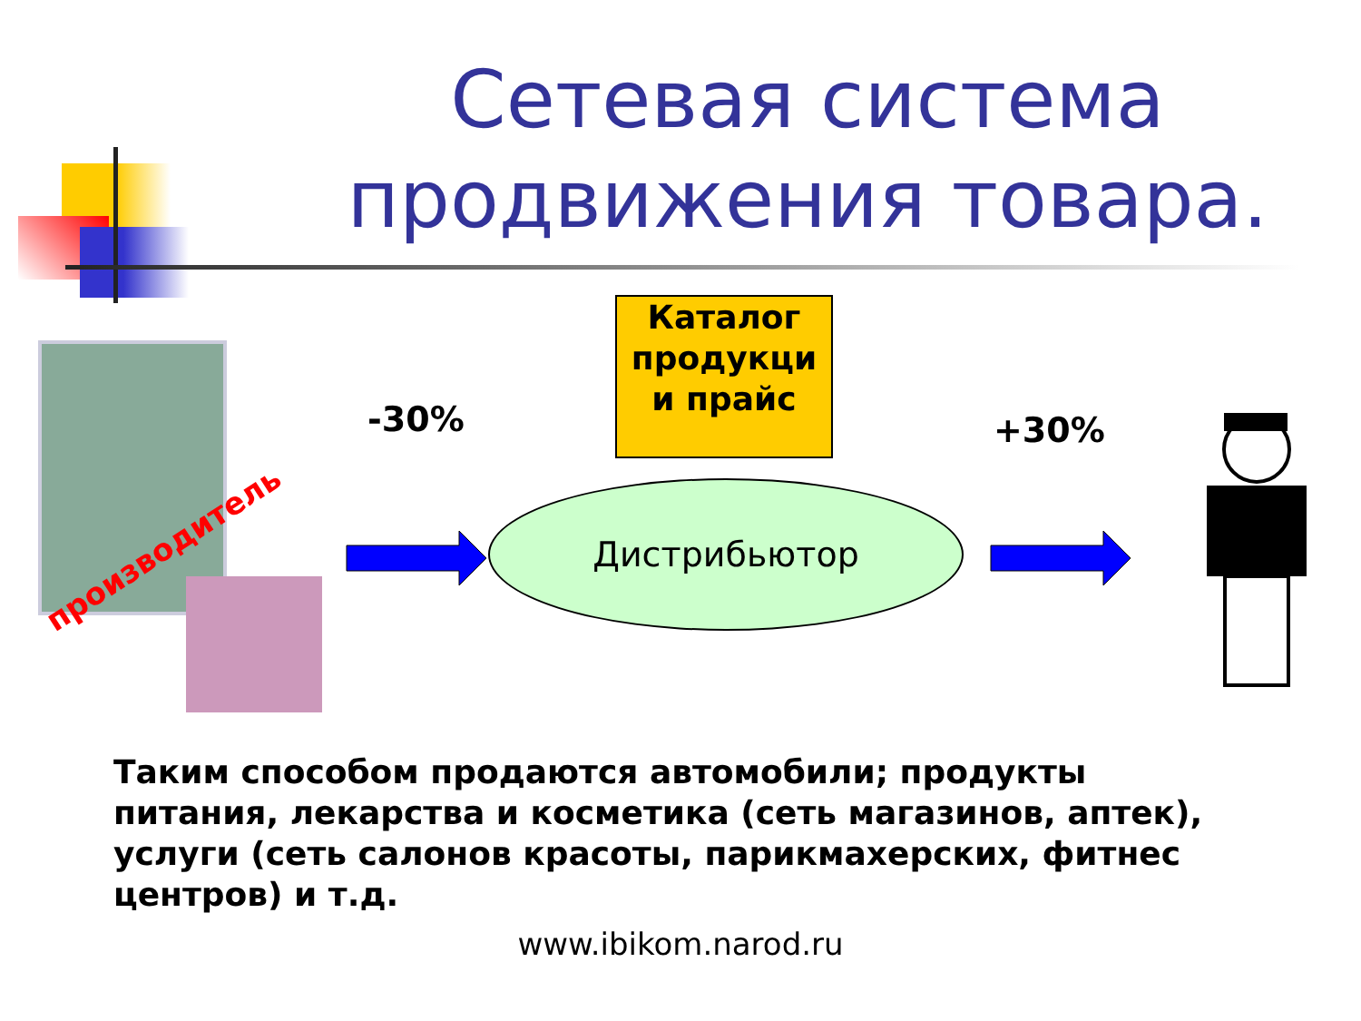Сетевая система продвижения товара.
производитель
-30%
Каталог продукци и прайс
+30%
Дистрибьютор
Таким способом продаются автомобили; продукты питания, лекарства и косметика (сеть магазинов, аптек), услуги (сеть салонов красоты, парикмахерских, фитнес центров) и т.д.
www.ibikom.narod.ru